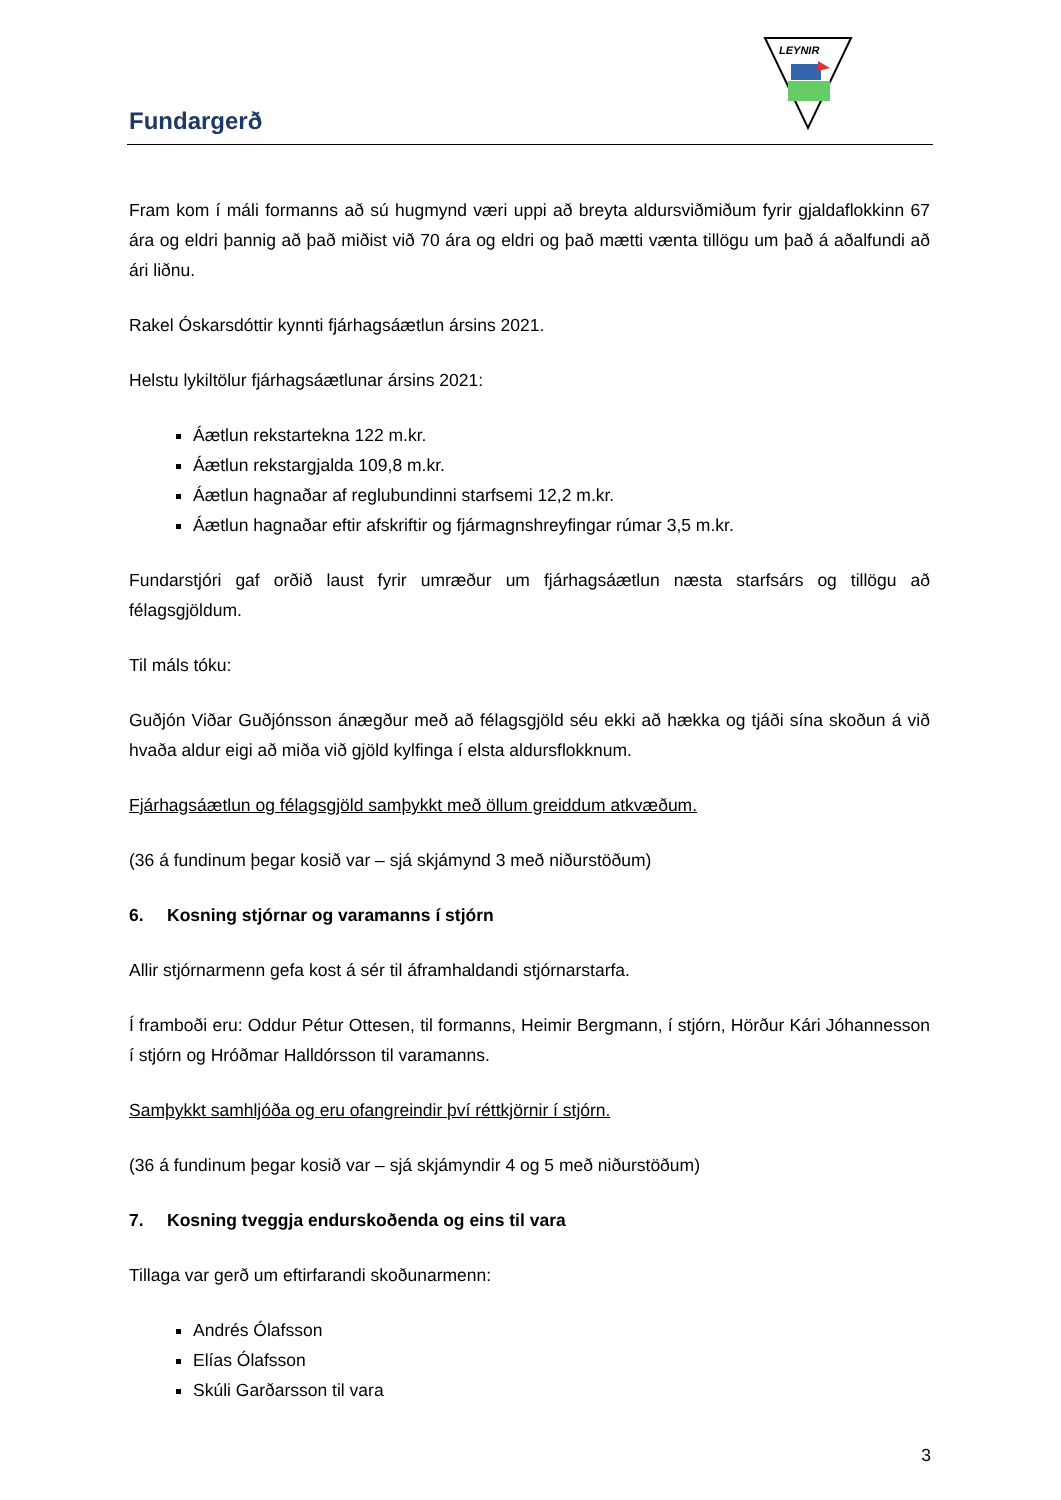Fundargerð
LEYNIR
Fram kom í máli formanns að sú hugmynd væri uppi að breyta aldursviðmiðum fyrir gjaldaflokkinn 67 ára og eldri þannig að það miðist við 70 ára og eldri og það mætti vænta tillögu um það á aðalfundi að ári liðnu.
Rakel Óskarsdóttir kynnti fjárhagsáætlun ársins 2021.
Helstu lykiltölur fjárhagsáætlunar ársins 2021:
Áætlun rekstartekna 122 m.kr.
Áætlun rekstargjalda 109,8 m.kr.
Áætlun hagnaðar af reglubundinni starfsemi 12,2 m.kr.
Áætlun hagnaðar eftir afskriftir og fjármagnshreyfingar rúmar 3,5 m.kr.
Fundarstjóri gaf orðið laust fyrir umræður um fjárhagsáætlun næsta starfsárs og tillögu að félagsgjöldum.
Til máls tóku:
Guðjón Viðar Guðjónsson ánægður með að félagsgjöld séu ekki að hækka og tjáði sína skoðun á við hvaða aldur eigi að miða við gjöld kylfinga í elsta aldursflokknum.
Fjárhagsáætlun og félagsgjöld samþykkt með öllum greiddum atkvæðum.
(36 á fundinum þegar kosið var – sjá skjámynd 3 með niðurstöðum)
6. Kosning stjórnar og varamanns í stjórn
Allir stjórnarmenn gefa kost á sér til áframhaldandi stjórnarstarfa.
Í framboði eru: Oddur Pétur Ottesen, til formanns, Heimir Bergmann, í stjórn, Hörður Kári Jóhannesson í stjórn og Hróðmar Halldórsson til varamanns.
Samþykkt samhljóða og eru ofangreindir því réttkjörnir í stjórn.
(36 á fundinum þegar kosið var – sjá skjámyndir 4 og 5 með niðurstöðum)
7. Kosning tveggja endurskoðenda og eins til vara
Tillaga var gerð um eftirfarandi skoðunarmenn:
Andrés Ólafsson
Elías Ólafsson
Skúli Garðarsson til vara
3